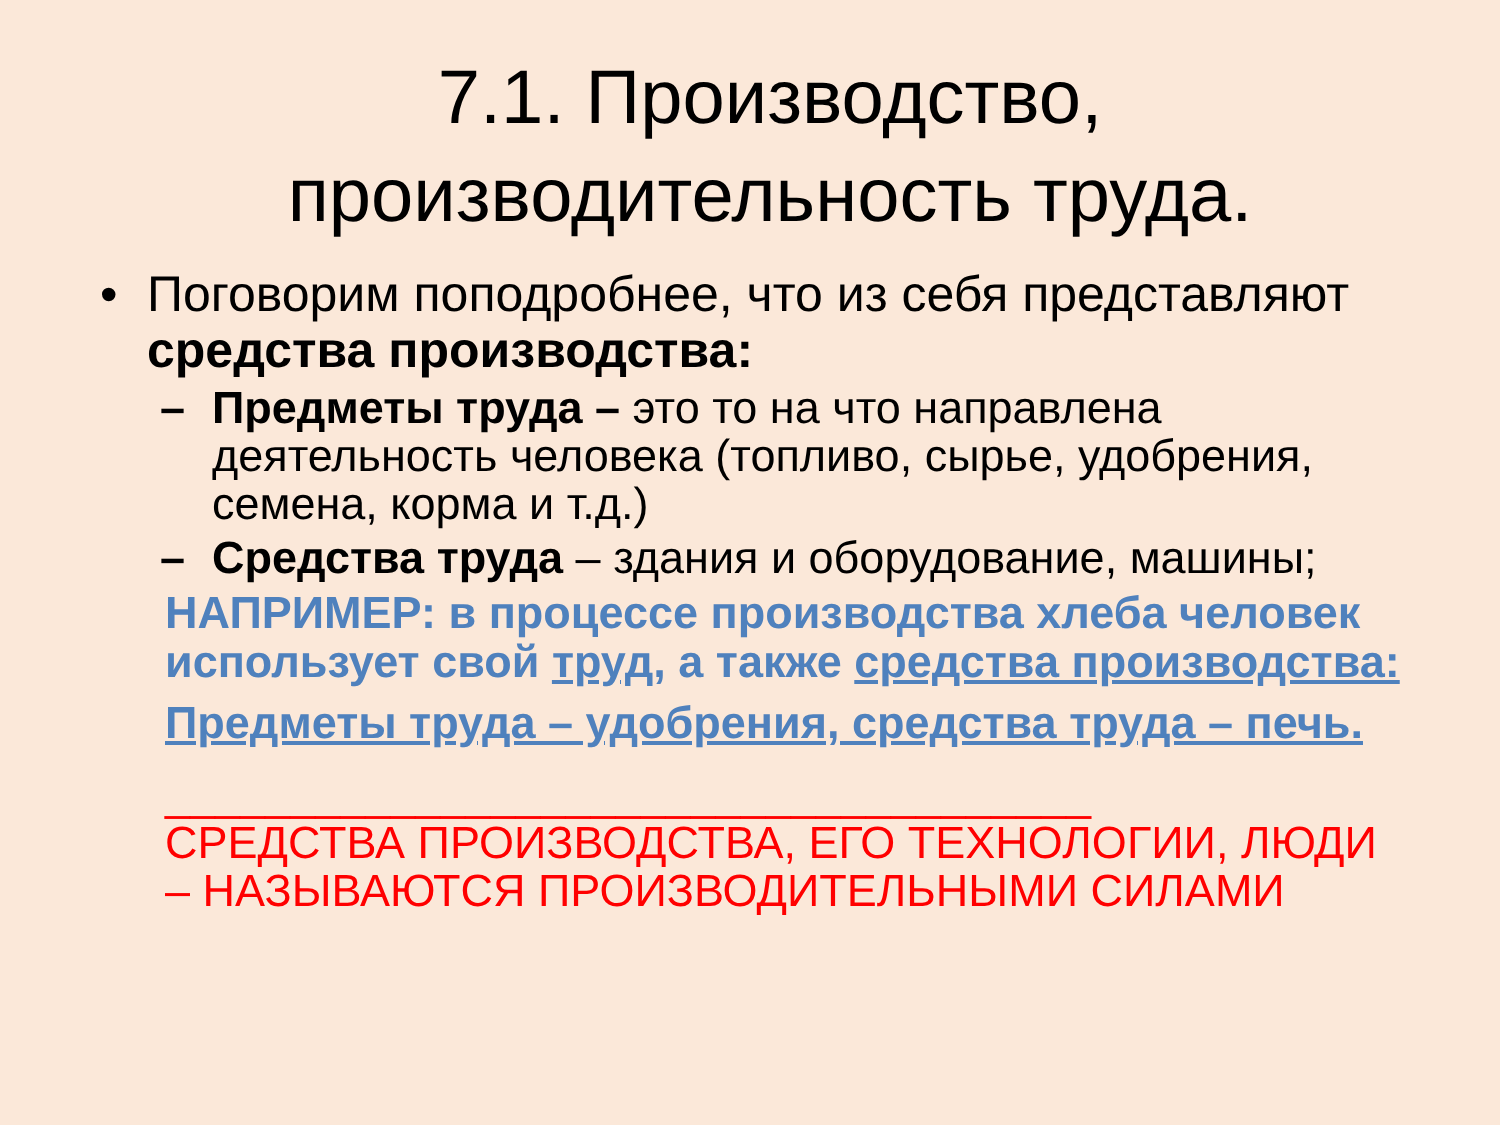7.1. Производство, производительность труда.
• Поговорим поподробнее, что из себя представляют средства производства:
– Предметы труда – это то на что направлена деятельность человека (топливо, сырье, удобрения, семена, корма и т.д.)
– Средства труда – здания и оборудование, машины;
НАПРИМЕР: в процессе производства хлеба человек использует свой труд, а также средства производства:
Предметы труда – удобрения, средства труда – печь.
_____________________________________
СРЕДСТВА ПРОИЗВОДСТВА, ЕГО ТЕХНОЛОГИИ, ЛЮДИ – НАЗЫВАЮТСЯ ПРОИЗВОДИТЕЛЬНЫМИ СИЛАМИ